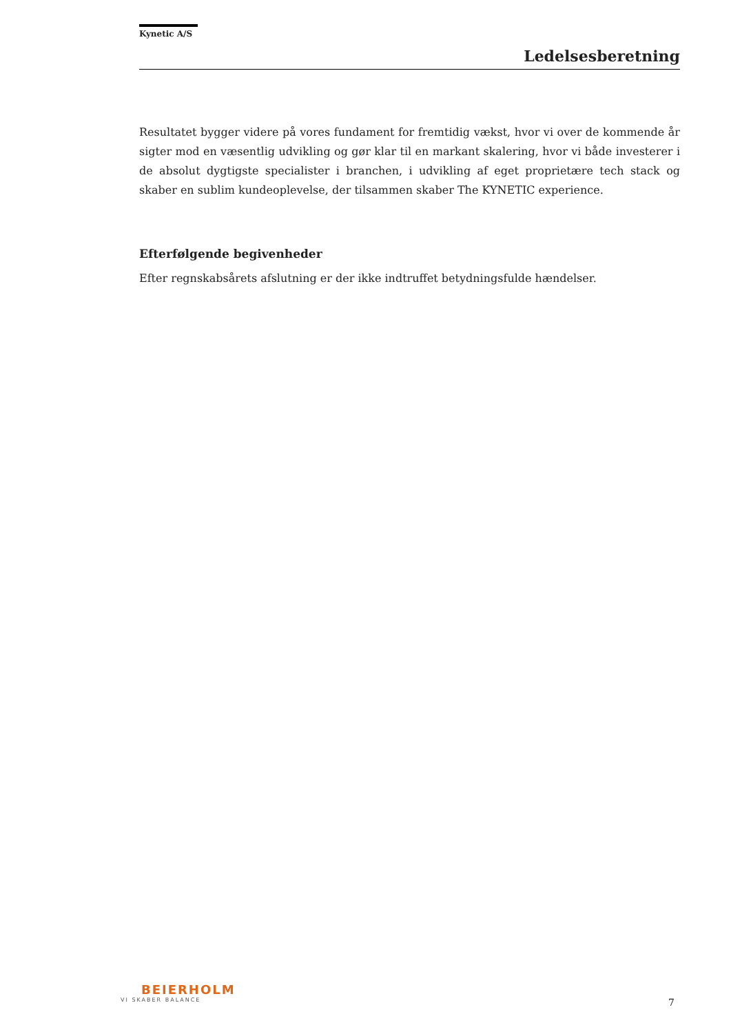Kynetic A/S
Ledelsesberetning
Resultatet bygger videre på vores fundament for fremtidig vækst, hvor vi over de kommende år sigter mod en væsentlig udvikling og gør klar til en markant skalering, hvor vi både investerer i de absolut dygtigste specialister i branchen, i udvikling af eget proprietære tech stack og skaber en sublim kundeoplevelse, der tilsammen skaber The KYNETIC experience.
Efterfølgende begivenheder
Efter regnskabsårets afslutning er der ikke indtruffet betydningsfulde hændelser.
BEIERHOLM
VI SKABER BALANCE
7